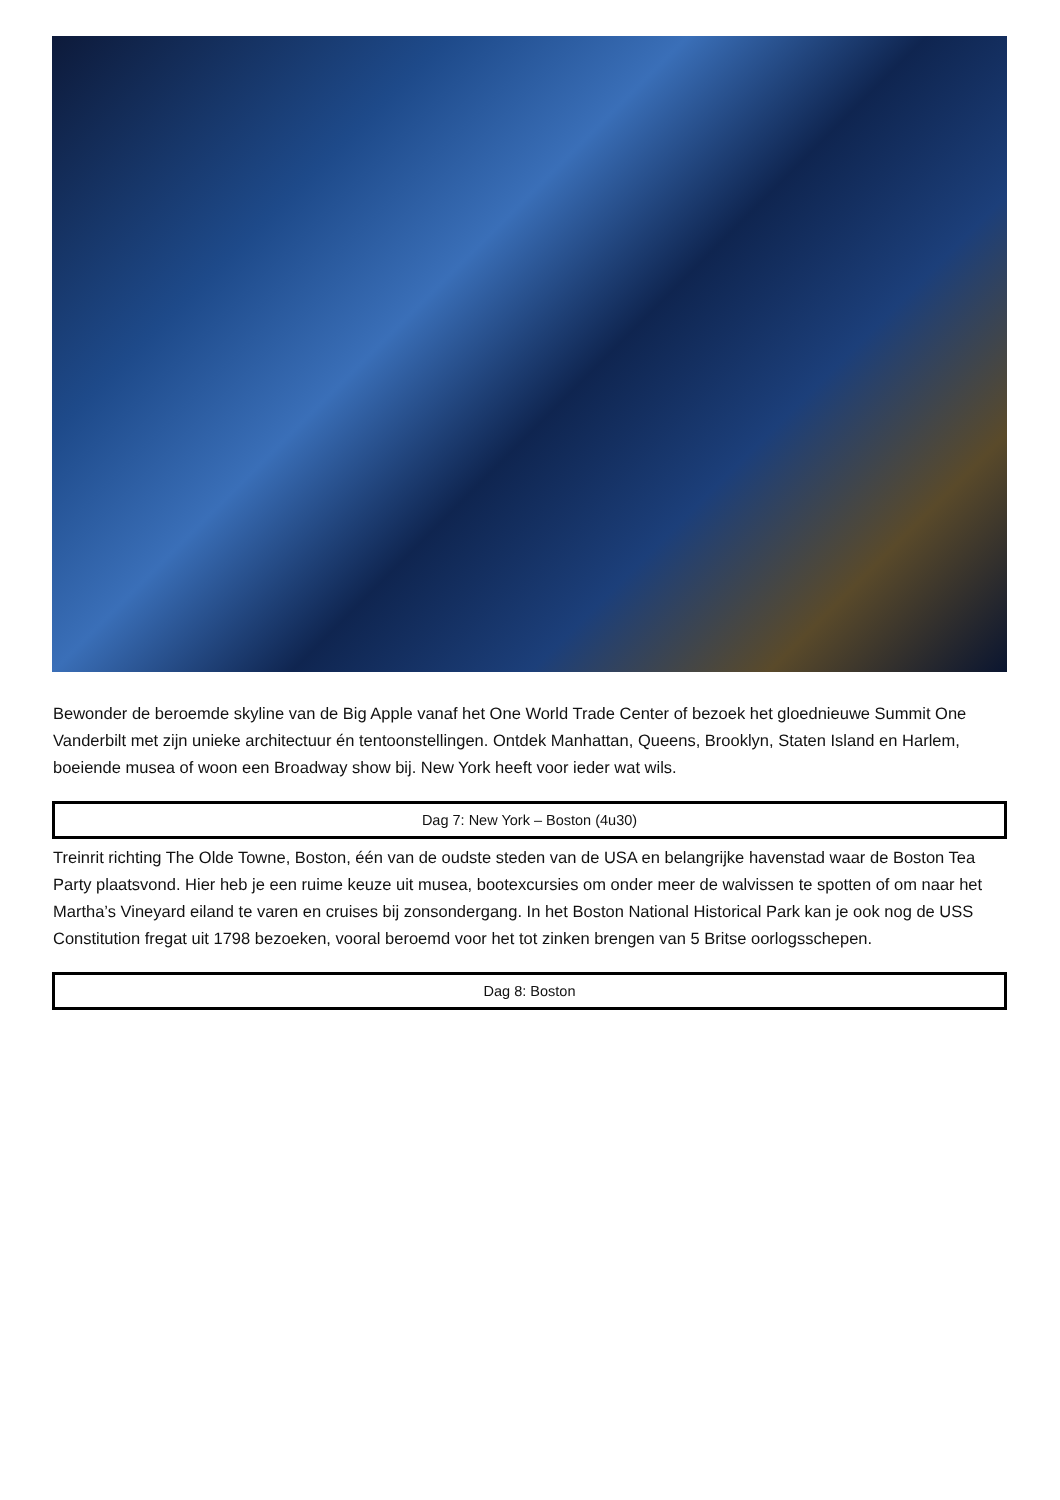Bewonder de beroemde skyline van de Big Apple vanaf het One World Trade Center of bezoek het gloednieuwe Summit One Vanderbilt met zijn unieke architectuur én tentoonstellingen. Ontdek Manhattan, Queens, Brooklyn, Staten Island en Harlem, boeiende musea of woon een Broadway show bij. New York heeft voor ieder wat wils.
Dag 7: New York – Boston (4u30)
Treinrit richting The Olde Towne, Boston, één van de oudste steden van de USA en belangrijke havenstad waar de Boston Tea Party plaatsvond. Hier heb je een ruime keuze uit musea, bootexcursies om onder meer de walvissen te spotten of om naar het Martha’s Vineyard eiland te varen en cruises bij zonsondergang. In het Boston National Historical Park kan je ook nog de USS Constitution fregat uit 1798 bezoeken, vooral beroemd voor het tot zinken brengen van 5 Britse oorlogsschepen.
Dag 8: Boston